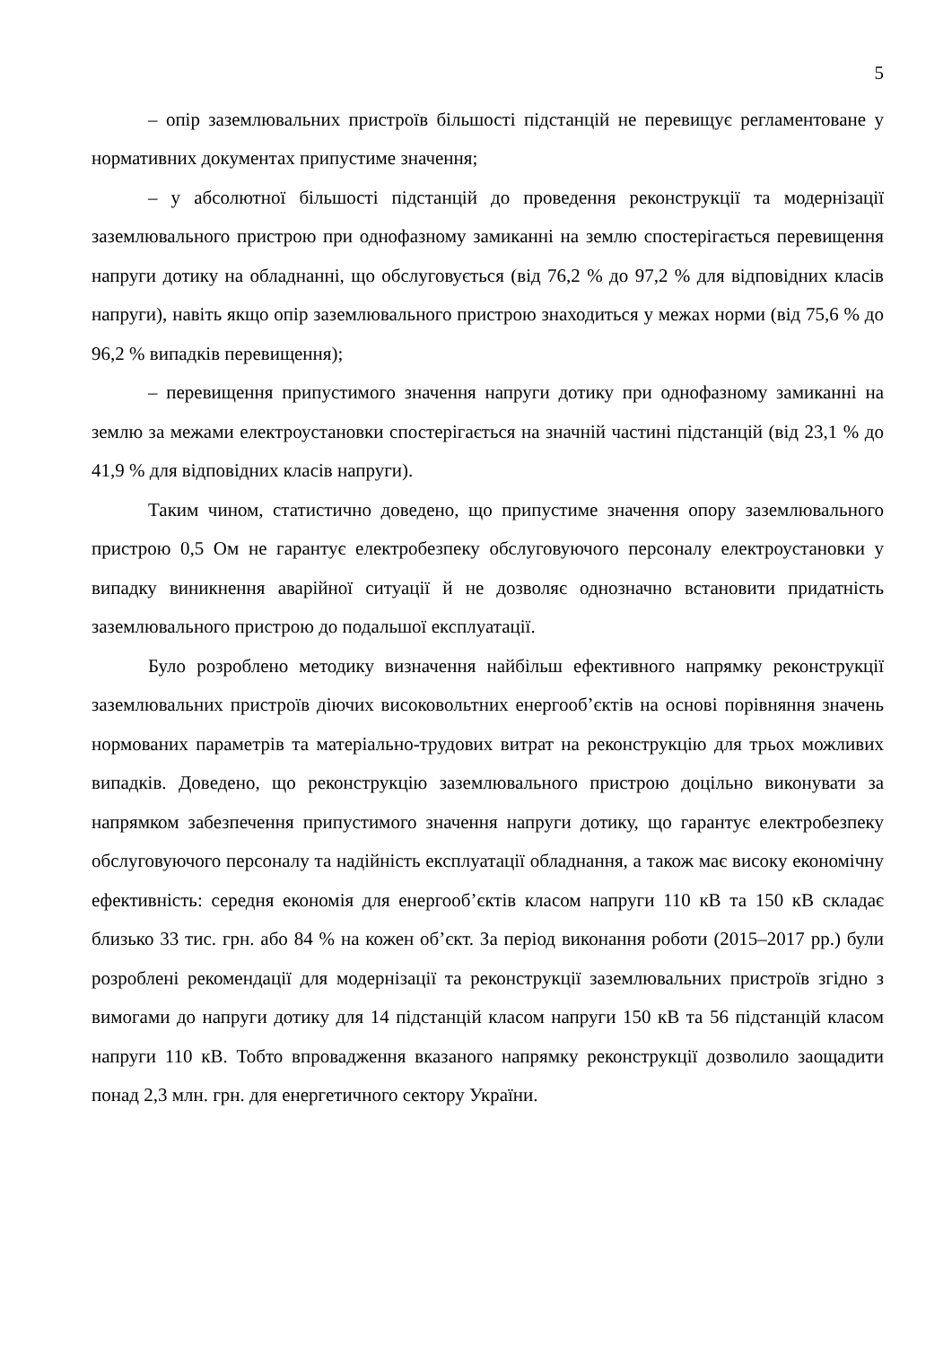5
– опір заземлювальних пристроїв більшості підстанцій не перевищує регламентоване у нормативних документах припустиме значення;
– у абсолютної більшості підстанцій до проведення реконструкції та модернізації заземлювального пристрою при однофазному замиканні на землю спостерігається перевищення напруги дотику на обладнанні, що обслуговується (від 76,2 % до 97,2 % для відповідних класів напруги), навіть якщо опір заземлювального пристрою знаходиться у межах норми (від 75,6 % до 96,2 % випадків перевищення);
– перевищення припустимого значення напруги дотику при однофазному замиканні на землю за межами електроустановки спостерігається на значній частині підстанцій (від 23,1 % до 41,9 % для відповідних класів напруги).
Таким чином, статистично доведено, що припустиме значення опору заземлювального пристрою 0,5 Ом не гарантує електробезпеку обслуговуючого персоналу електроустановки у випадку виникнення аварійної ситуації й не дозволяє однозначно встановити придатність заземлювального пристрою до подальшої експлуатації.
Було розроблено методику визначення найбільш ефективного напрямку реконструкції заземлювальних пристроїв діючих високовольтних енергооб’єктів на основі порівняння значень нормованих параметрів та матеріально-трудових витрат на реконструкцію для трьох можливих випадків. Доведено, що реконструкцію заземлювального пристрою доцільно виконувати за напрямком забезпечення припустимого значення напруги дотику, що гарантує електробезпеку обслуговуючого персоналу та надійність експлуатації обладнання, а також має високу економічну ефективність: середня економія для енергооб’єктів класом напруги 110 кВ та 150 кВ складає близько 33 тис. грн. або 84 % на кожен об’єкт. За період виконання роботи (2015–2017 рр.) були розроблені рекомендації для модернізації та реконструкції заземлювальних пристроїв згідно з вимогами до напруги дотику для 14 підстанцій класом напруги 150 кВ та 56 підстанцій класом напруги 110 кВ. Тобто впровадження вказаного напрямку реконструкції дозволило заощадити понад 2,3 млн. грн. для енергетичного сектору України.